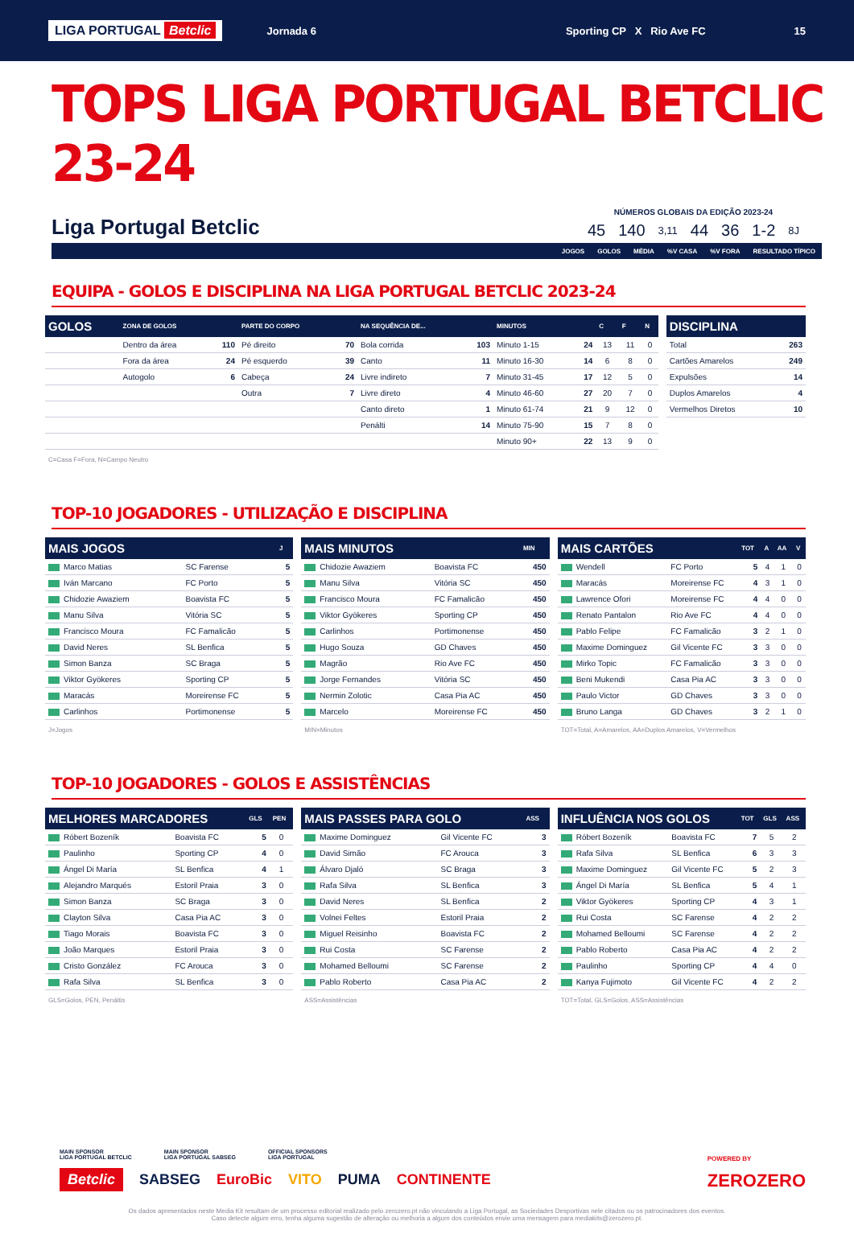LIGA PORTUGAL Betclic Jornada 6 Sporting CP X Rio Ave FC 15
TOPS LIGA PORTUGAL BETCLIC 23-24
Liga Portugal Betclic
NÚMEROS GLOBAIS DA EDIÇÃO 2023-24
| 45 | 140 | 3,11 | 44 | 36 | 1-2 | 8J |
JOGOS GOLOS MÉDIA%V CASA%V FORA RESULTADO TÍPICO
EQUIPA - GOLOS E DISCIPLINA NA LIGA PORTUGAL BETCLIC 2023-24
| GOLOS | ZONA DE GOLOS | | PARTE DO CORPO | | NA SEQUÊNCIA DE... | | MINUTOS | | C | F | N |
| --- | --- | --- | --- | --- | --- | --- | --- | --- | --- | --- | --- |
| | Dentro da área | 110 | Pé direito | 70 | Bola corrida | 103 | Minuto 1-15 | 24 | 13 | 11 | 0 |
| | Fora da área | 24 | Pé esquerdo | 39 | Canto | 11 | Minuto 16-30 | 14 | 6 | 8 | 0 |
| | Autogolo | 6 | Cabeça | 24 | Livre indireto | 7 | Minuto 31-45 | 17 | 12 | 5 | 0 |
| | | | Outra | 7 | Livre direto | 4 | Minuto 46-60 | 27 | 20 | 7 | 0 |
| | | | | | Canto direto | 1 | Minuto 61-74 | 21 | 9 | 12 | 0 |
| | | | | | Penálti | 14 | Minuto 75-90 | 15 | 7 | 8 | 0 |
| | | | | | | | Minuto 90+ | 22 | 13 | 9 | 0 |
C=Casa F=Fora, N=Campo Neutro
| DISCIPLINA | |
| --- | --- |
| Total | 263 |
| Cartões Amarelos | 249 |
| Expulsões | 14 |
| Duplos Amarelos | 4 |
| Vermelhos Diretos | 10 |
TOP-10 JOGADORES - UTILIZAÇÃO E DISCIPLINA
| MAIS JOGOS | | J |
| --- | --- | --- |
| Marco Matias | SC Farense | 5 |
| Iván Marcano | FC Porto | 5 |
| Chidozie Awaziem | Boavista FC | 5 |
| Manu Silva | Vitória SC | 5 |
| Francisco Moura | FC Famalicão | 5 |
| David Neres | SL Benfica | 5 |
| Simon Banza | SC Braga | 5 |
| Viktor Gyökeres | Sporting CP | 5 |
| Maracás | Moreirense FC | 5 |
| Carlinhos | Portimonense | 5 |
J=Jogos
| MAIS MINUTOS | | MIN |
| --- | --- | --- |
| Chidozie Awaziem | Boavista FC | 450 |
| Manu Silva | Vitória SC | 450 |
| Francisco Moura | FC Famalicão | 450 |
| Viktor Gyökeres | Sporting CP | 450 |
| Carlinhos | Portimonense | 450 |
| Hugo Souza | GD Chaves | 450 |
| Magrão | Rio Ave FC | 450 |
| Jorge Fernandes | Vitória SC | 450 |
| Nermin Zolotic | Casa Pia AC | 450 |
| Marcelo | Moreirense FC | 450 |
MIN=Minutos
| MAIS CARTÕES | | TOT | A | AA | V |
| --- | --- | --- | --- | --- | --- |
| Wendell | FC Porto | 5 | 4 | 1 | 0 |
| Maracás | Moreirense FC | 4 | 3 | 1 | 0 |
| Lawrence Ofori | Moreirense FC | 4 | 4 | 0 | 0 |
| Renato Pantalon | Rio Ave FC | 4 | 4 | 0 | 0 |
| Pablo Felipe | FC Famalicão | 3 | 2 | 1 | 0 |
| Maxime Dominguez | Gil Vicente FC | 3 | 3 | 0 | 0 |
| Mirko Topic | FC Famalicão | 3 | 3 | 0 | 0 |
| Beni Mukendi | Casa Pia AC | 3 | 3 | 0 | 0 |
| Paulo Victor | GD Chaves | 3 | 3 | 0 | 0 |
| Bruno Langa | GD Chaves | 3 | 2 | 1 | 0 |
TOT=Total, A=Amarelos, AA=Duplos Amarelos, V=Vermelhos
TOP-10 JOGADORES - GOLOS E ASSISTÊNCIAS
| MELHORES MARCADORES | | GLS | PEN |
| --- | --- | --- | --- |
| Róbert Bozeník | Boavista FC | 5 | 0 |
| Paulinho | Sporting CP | 4 | 0 |
| Ángel Di María | SL Benfica | 4 | 1 |
| Alejandro Marqués | Estoril Praia | 3 | 0 |
| Simon Banza | SC Braga | 3 | 0 |
| Clayton Silva | Casa Pia AC | 3 | 0 |
| Tiago Morais | Boavista FC | 3 | 0 |
| João Marques | Estoril Praia | 3 | 0 |
| Cristo González | FC Arouca | 3 | 0 |
| Rafa Silva | SL Benfica | 3 | 0 |
GLS=Golos, PEN, Penáltis
| MAIS PASSES PARA GOLO | | ASS |
| --- | --- | --- |
| Maxime Dominguez | Gil Vicente FC | 3 |
| David Simão | FC Arouca | 3 |
| Álvaro Djaló | SC Braga | 3 |
| Rafa Silva | SL Benfica | 3 |
| David Neres | SL Benfica | 2 |
| Volnei Feltes | Estoril Praia | 2 |
| Miguel Reisinho | Boavista FC | 2 |
| Rui Costa | SC Farense | 2 |
| Mohamed Belloumi | SC Farense | 2 |
| Pablo Roberto | Casa Pia AC | 2 |
ASS=Assistências
| INFLUÊNCIA NOS GOLOS | | TOT | GLS | ASS |
| --- | --- | --- | --- | --- |
| Róbert Bozeník | Boavista FC | 7 | 5 | 2 |
| Rafa Silva | SL Benfica | 6 | 3 | 3 |
| Maxime Dominguez | Gil Vicente FC | 5 | 2 | 3 |
| Ángel Di María | SL Benfica | 5 | 4 | 1 |
| Viktor Gyökeres | Sporting CP | 4 | 3 | 1 |
| Rui Costa | SC Farense | 4 | 2 | 2 |
| Mohamed Belloumi | SC Farense | 4 | 2 | 2 |
| Pablo Roberto | Casa Pia AC | 4 | 2 | 2 |
| Paulinho | Sporting CP | 4 | 4 | 0 |
| Kanya Fujimoto | Gil Vicente FC | 4 | 2 | 2 |
TOT=Total, GLS=Golos, ASS=Assistências
MAIN SPONSOR
LIGA PORTUGAL BETCLIC MAIN SPONSOR
LIGA PORTUGAL SABSEG OFFICIAL SPONSORS
LIGA PORTUGAL
Betclic SABSEG EuroBic VITO PUMA CONTINENTE
POWERED BY
ZEROZERO
Os dados apresentados neste Media Kit resultam de um processo editorial realizado pelo zerozero.pt não vinculando a Liga Portugal, as Sociedades Desportivas nele citados ou os patrocinadores dos eventos.
Caso detecte algum erro, tenha alguma sugestão de alteração ou melhoria a algum dos conteúdos envie uma mensagem para mediakits@zerozero.pt.